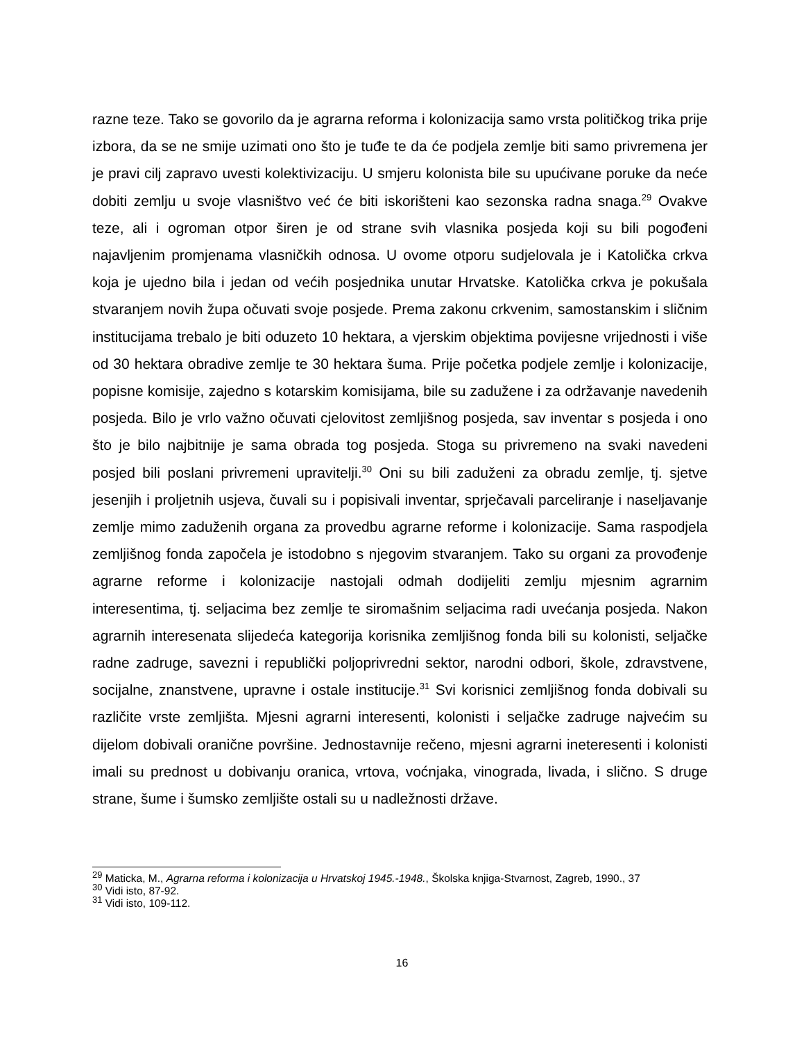razne teze. Tako se govorilo da je agrarna reforma i kolonizacija samo vrsta političkog trika prije izbora, da se ne smije uzimati ono što je tuđe te da će podjela zemlje biti samo privremena jer je pravi cilj zapravo uvesti kolektivizaciju. U smjeru kolonista bile su upućivane poruke da neće dobiti zemlju u svoje vlasništvo već će biti iskorišteni kao sezonska radna snaga.<sup>29</sup> Ovakve teze, ali i ogroman otpor širen je od strane svih vlasnika posjeda koji su bili pogođeni najavljenim promjenama vlasničkih odnosa. U ovome otporu sudjelovala je i Katolička crkva koja je ujedno bila i jedan od većih posjednika unutar Hrvatske. Katolička crkva je pokušala stvaranjem novih župa očuvati svoje posjede. Prema zakonu crkvenim, samostanskim i sličnim institucijama trebalo je biti oduzeto 10 hektara, a vjerskim objektima povijesne vrijednosti i više od 30 hektara obradive zemlje te 30 hektara šuma. Prije početka podjele zemlje i kolonizacije, popisne komisije, zajedno s kotarskim komisijama, bile su zadužene i za održavanje navedenih posjeda. Bilo je vrlo važno očuvati cjelovitost zemljišnog posjeda, sav inventar s posjeda i ono što je bilo najbitnije je sama obrada tog posjeda. Stoga su privremeno na svaki navedeni posjed bili poslani privremeni upravitelji.<sup>30</sup> Oni su bili zaduženi za obradu zemlje, tj. sjetve jesenjih i proljetnih usjeva, čuvali su i popisivali inventar, sprječavali parceliranje i naseljavanje zemlje mimo zaduženih organa za provedbu agrarne reforme i kolonizacije. Sama raspodjela zemljišnog fonda započela je istodobno s njegovim stvaranjem. Tako su organi za provođenje agrarne reforme i kolonizacije nastojali odmah dodijeliti zemlju mjesnim agrarnim interesentima, tj. seljacima bez zemlje te siromašnim seljacima radi uvećanja posjeda. Nakon agrarnih interesenata slijedeća kategorija korisnika zemljišnog fonda bili su kolonisti, seljačke radne zadruge, savezni i republički poljoprivredni sektor, narodni odbori, škole, zdravstvene, socijalne, znanstvene, upravne i ostale institucije.<sup>31</sup> Svi korisnici zemljišnog fonda dobivali su različite vrste zemljišta. Mjesni agrarni interesenti, kolonisti i seljačke zadruge najvećim su dijelom dobivali oranične površine. Jednostavnije rečeno, mjesni agrarni ineteresenti i kolonisti imali su prednost u dobivanju oranica, vrtova, voćnjaka, vinograda, livada, i slično. S druge strane, šume i šumsko zemljište ostali su u nadležnosti države.
<sup>29</sup> Maticka, M., Agrarna reforma i kolonizacija u Hrvatskoj 1945.-1948., Školska knjiga-Stvarnost, Zagreb, 1990., 37
<sup>30</sup> Vidi isto, 87-92.
<sup>31</sup> Vidi isto, 109-112.
16